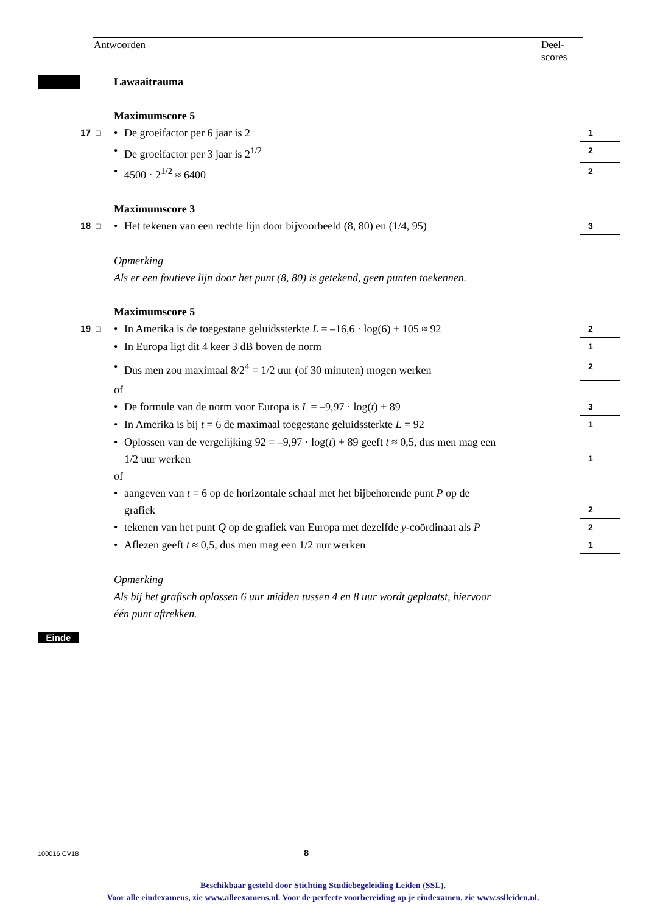Antwoorden Deel-
scores
Lawaaitrauma
Maximumscore 5
17 □
• De groeifactor per 6 jaar is 2
1
• De groeifactor per 3 jaar is 2<sup>1/2</sup>
2
• 4500 · 2<sup>1/2</sup> ≈ 6400
2
Maximumscore 3
18 □
• Het tekenen van een rechte lijn door bijvoorbeeld (8, 80) en (1/4, 95)
3
Opmerking
Als er een foutieve lijn door het punt (8, 80) is getekend, geen punten toekennen.
Maximumscore 5
19 □
• In Amerika is de toegestane geluidssterkte L = –16,6 · log(6) + 105 ≈ 92
2
• In Europa ligt dit 4 keer 3 dB boven de norm
1
• Dus men zou maximaal 8/2<sup>4</sup> = 1/2 uur (of 30 minuten) mogen werken
2
of
• De formule van de norm voor Europa is L = –9,97 · log(t) + 89
3
• In Amerika is bij t = 6 de maximaal toegestane geluidssterkte L = 92
1
• Oplossen van de vergelijking 92 = –9,97 · log(t) + 89 geeft t ≈ 0,5, dus men mag een
1/2 uur werken
1
of
• aangeven van t = 6 op de horizontale schaal met het bijbehorende punt P op de
grafiek
2
• tekenen van het punt Q op de grafiek van Europa met dezelfde y-coördinaat als P
2
• Aflezen geeft t ≈ 0,5, dus men mag een 1/2 uur werken
1
Opmerking
Als bij het grafisch oplossen 6 uur midden tussen 4 en 8 uur wordt geplaatst, hiervoor
één punt aftrekken.
Einde
100016 CV18 8
Beschikbaar gesteld door Stichting Studiebegeleiding Leiden (SSL).
Voor alle eindexamens, zie www.alleexamens.nl. Voor de perfecte voorbereiding op je eindexamen, zie www.sslleiden.nl.